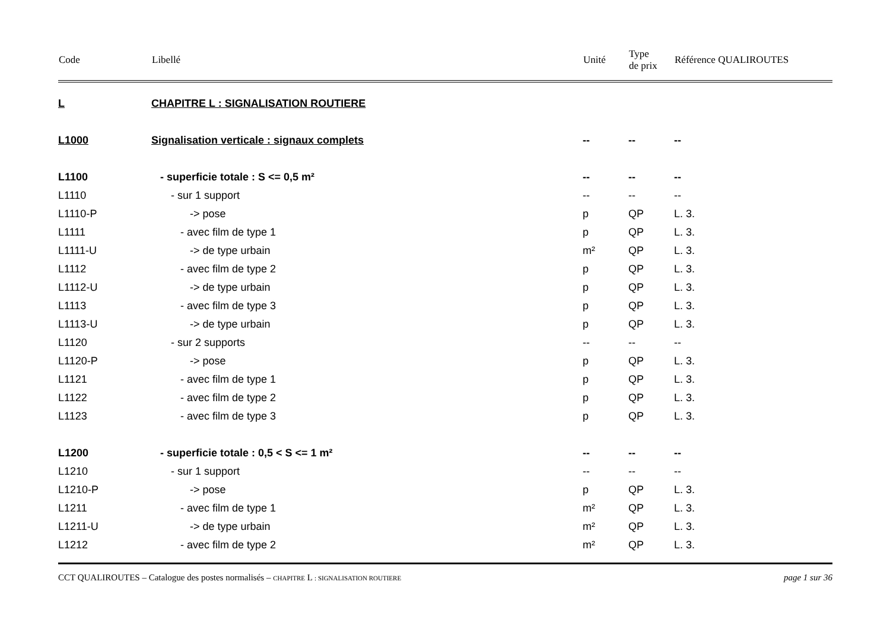| Code | Libellé | Unité | Type de prix | Référence QUALIROUTES |
| --- | --- | --- | --- | --- |
| L | CHAPITRE L : SIGNALISATION ROUTIERE | | | |
| L1000 | Signalisation verticale : signaux complets | -- | -- | -- |
| L1100 | - superficie totale : S <= 0,5 m² | -- | -- | -- |
| L1110 | - sur 1 support | -- | -- | -- |
| L1110-P | -> pose | p | QP | L. 3. |
| L1111 | - avec film de type 1 | p | QP | L. 3. |
| L1111-U | -> de type urbain | m² | QP | L. 3. |
| L1112 | - avec film de type 2 | p | QP | L. 3. |
| L1112-U | -> de type urbain | p | QP | L. 3. |
| L1113 | - avec film de type 3 | p | QP | L. 3. |
| L1113-U | -> de type urbain | p | QP | L. 3. |
| L1120 | - sur 2 supports | -- | -- | -- |
| L1120-P | -> pose | p | QP | L. 3. |
| L1121 | - avec film de type 1 | p | QP | L. 3. |
| L1122 | - avec film de type 2 | p | QP | L. 3. |
| L1123 | - avec film de type 3 | p | QP | L. 3. |
| L1200 | - superficie totale : 0,5 < S <= 1 m² | -- | -- | -- |
| L1210 | - sur 1 support | -- | -- | -- |
| L1210-P | -> pose | p | QP | L. 3. |
| L1211 | - avec film de type 1 | m² | QP | L. 3. |
| L1211-U | -> de type urbain | m² | QP | L. 3. |
| L1212 | - avec film de type 2 | m² | QP | L. 3. |
CCT QUALIROUTES – Catalogue des postes normalisés – CHAPITRE L : SIGNALISATION ROUTIERE page 1 sur 36